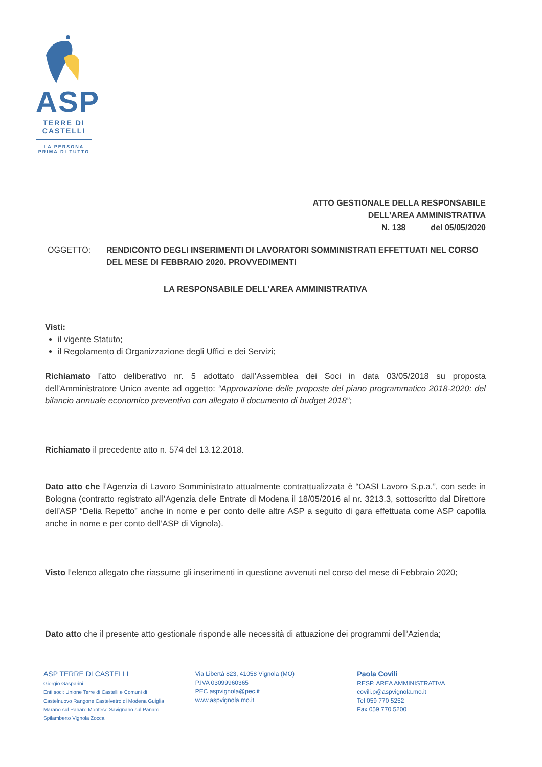ASP
TERRE DI
CASTELLI
LA PERSONA
PRIMA DI TUTTO
ATTO GESTIONALE DELLA RESPONSABILE
DELL’AREA AMMINISTRATIVA
N. 138 del 05/05/2020
OGGETTO: RENDICONTO DEGLI INSERIMENTI DI LAVORATORI SOMMINISTRATI EFFETTUATI NEL CORSO DEL MESE DI FEBBRAIO 2020. PROVVEDIMENTI
LA RESPONSABILE DELL’AREA AMMINISTRATIVA
Visti:
il vigente Statuto;
il Regolamento di Organizzazione degli Uffici e dei Servizi;
Richiamato l’atto deliberativo nr. 5 adottato dall’Assemblea dei Soci in data 03/05/2018 su proposta dell’Amministratore Unico avente ad oggetto: “Approvazione delle proposte del piano programmatico 2018-2020; del bilancio annuale economico preventivo con allegato il documento di budget 2018”;
Richiamato il precedente atto n. 574 del 13.12.2018.
Dato atto che l’Agenzia di Lavoro Somministrato attualmente contrattualizzata è “OASI Lavoro S.p.a.”, con sede in Bologna (contratto registrato all’Agenzia delle Entrate di Modena il 18/05/2016 al nr. 3213.3, sottoscritto dal Direttore dell’ASP “Delia Repetto” anche in nome e per conto delle altre ASP a seguito di gara effettuata come ASP capofila anche in nome e per conto dell’ASP di Vignola).
Visto l’elenco allegato che riassume gli inserimenti in questione avvenuti nel corso del mese di Febbraio 2020;
Dato atto che il presente atto gestionale risponde alle necessità di attuazione dei programmi dell’Azienda;
ASP TERRE DI CASTELLI
Giorgio Gasparini
Enti soci: Unione Terre di Castelli e Comuni di Castelnuovo Rangone Castelvetro di Modena Guiglia Marano sul Panaro Montese Savignano sul Panaro Spilamberto Vignola Zocca
Via Libertà 823, 41058 Vignola (MO)
P.IVA 03099960365
PEC aspvignola@pec.it
www.aspvignola.mo.it
Paola Covili
RESP. AREA AMMINISTRATIVA
covili.p@aspvignola.mo.it
Tel 059 770 5252
Fax 059 770 5200